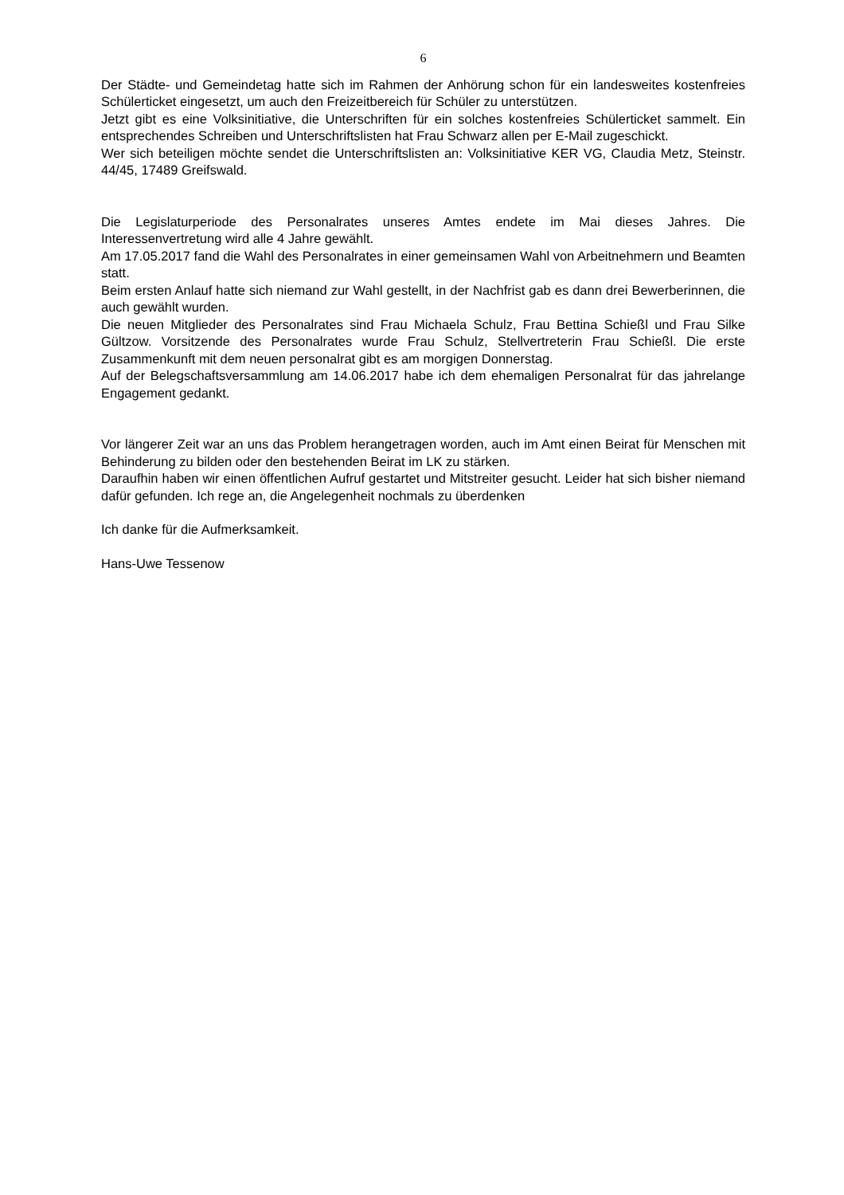6
Der Städte- und Gemeindetag hatte sich im Rahmen der Anhörung schon für ein landesweites kostenfreies Schülerticket eingesetzt, um auch den Freizeitbereich für Schüler zu unterstützen.
Jetzt gibt es eine Volksinitiative, die Unterschriften für ein solches kostenfreies Schülerticket sammelt. Ein entsprechendes Schreiben und Unterschriftslisten hat Frau Schwarz allen per E-Mail zugeschickt.
Wer sich beteiligen möchte sendet die Unterschriftslisten an: Volksinitiative KER VG, Claudia Metz, Steinstr. 44/45, 17489 Greifswald.
Die Legislaturperiode des Personalrates unseres Amtes endete im Mai dieses Jahres. Die Interessenvertretung wird alle 4 Jahre gewählt.
Am 17.05.2017 fand die Wahl des Personalrates in einer gemeinsamen Wahl von Arbeitnehmern und Beamten statt.
Beim ersten Anlauf hatte sich niemand zur Wahl gestellt, in der Nachfrist gab es dann drei Bewerberinnen, die auch gewählt wurden.
Die neuen Mitglieder des Personalrates sind Frau Michaela Schulz, Frau Bettina Schießl und Frau Silke Gültzow. Vorsitzende des Personalrates wurde Frau Schulz, Stellvertreterin Frau Schießl. Die erste Zusammenkunft mit dem neuen personalrat gibt es am morgigen Donnerstag.
Auf der Belegschaftsversammlung am 14.06.2017 habe ich dem ehemaligen Personalrat für das jahrelange Engagement gedankt.
Vor längerer Zeit war an uns das Problem herangetragen worden, auch im Amt einen Beirat für Menschen mit Behinderung zu bilden oder den bestehenden Beirat im LK zu stärken.
Daraufhin haben wir einen öffentlichen Aufruf gestartet und Mitstreiter gesucht. Leider hat sich bisher niemand dafür gefunden. Ich rege an, die Angelegenheit nochmals zu überdenken
Ich danke für die Aufmerksamkeit.
Hans-Uwe Tessenow